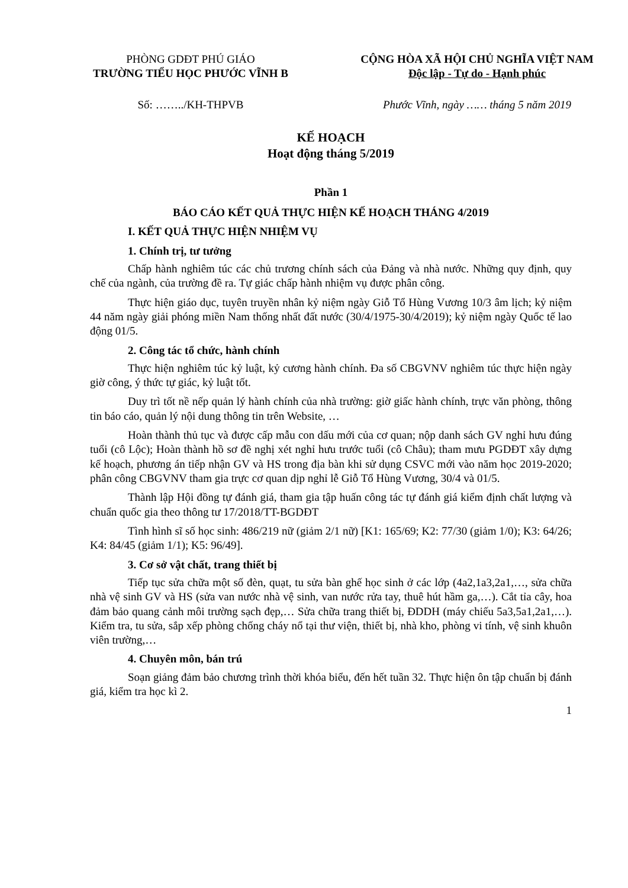PHÒNG GDĐT PHÚ GIÁO
TRƯỜNG TIỂU HỌC PHƯỚC VĨNH B
CỘNG HÒA XÃ HỘI CHỦ NGHĨA VIỆT NAM
Độc lập - Tự do - Hạnh phúc
Số: ……../KH-THPVB Phước Vĩnh, ngày …… tháng 5 năm 2019
KẾ HOẠCH
Hoạt động tháng 5/2019
Phần 1
BÁO CÁO KẾT QUẢ THỰC HIỆN KẾ HOẠCH THÁNG 4/2019
I. KẾT QUẢ THỰC HIỆN NHIỆM VỤ
1. Chính trị, tư tưởng
Chấp hành nghiêm túc các chủ trương chính sách của Đảng và nhà nước. Những quy định, quy chế của ngành, của trường đề ra. Tự giác chấp hành nhiệm vụ được phân công.
Thực hiện giáo dục, tuyên truyền nhân kỷ niệm ngày Giỗ Tổ Hùng Vương 10/3 âm lịch; kỷ niệm 44 năm ngày giải phóng miền Nam thống nhất đất nước (30/4/1975-30/4/2019); kỷ niệm ngày Quốc tế lao động 01/5.
2. Công tác tổ chức, hành chính
Thực hiện nghiêm túc kỷ luật, kỷ cương hành chính. Đa số CBGVNV nghiêm túc thực hiện ngày giờ công, ý thức tự giác, kỷ luật tốt.
Duy trì tốt nề nếp quản lý hành chính của nhà trường: giờ giấc hành chính, trực văn phòng, thông tin báo cáo, quản lý nội dung thông tin trên Website, …
Hoàn thành thủ tục và được cấp mẫu con dấu mới của cơ quan; nộp danh sách GV nghỉ hưu đúng tuổi (cô Lộc); Hoàn thành hồ sơ đề nghị xét nghỉ hưu trước tuổi (cô Châu); tham mưu PGDĐT xây dựng kế hoạch, phương án tiếp nhận GV và HS trong địa bàn khi sử dụng CSVC mới vào năm học 2019-2020; phân công CBGVNV tham gia trực cơ quan dịp nghỉ lễ Giỗ Tổ Hùng Vương, 30/4 và 01/5.
Thành lập Hội đồng tự đánh giá, tham gia tập huấn công tác tự đánh giá kiểm định chất lượng và chuẩn quốc gia theo thông tư 17/2018/TT-BGDĐT
Tình hình sĩ số học sinh: 486/219 nữ (giảm 2/1 nữ) [K1: 165/69; K2: 77/30 (giảm 1/0); K3: 64/26; K4: 84/45 (giảm 1/1); K5: 96/49].
3. Cơ sở vật chất, trang thiết bị
Tiếp tục sửa chữa một số đèn, quạt, tu sửa bàn ghế học sinh ở các lớp (4a2,1a3,2a1,…, sửa chữa nhà vệ sinh GV và HS (sửa van nước nhà vệ sinh, van nước rửa tay, thuê hút hầm ga,…). Cắt tỉa cây, hoa đảm bảo quang cảnh môi trường sạch đẹp,… Sửa chữa trang thiết bị, ĐDDH (máy chiếu 5a3,5a1,2a1,…). Kiểm tra, tu sửa, sắp xếp phòng chống cháy nổ tại thư viện, thiết bị, nhà kho, phòng vi tính, vệ sinh khuôn viên trường,…
4. Chuyên môn, bán trú
Soạn giảng đảm bảo chương trình thời khóa biểu, đến hết tuần 32. Thực hiện ôn tập chuẩn bị đánh giá, kiểm tra học kì 2.
1